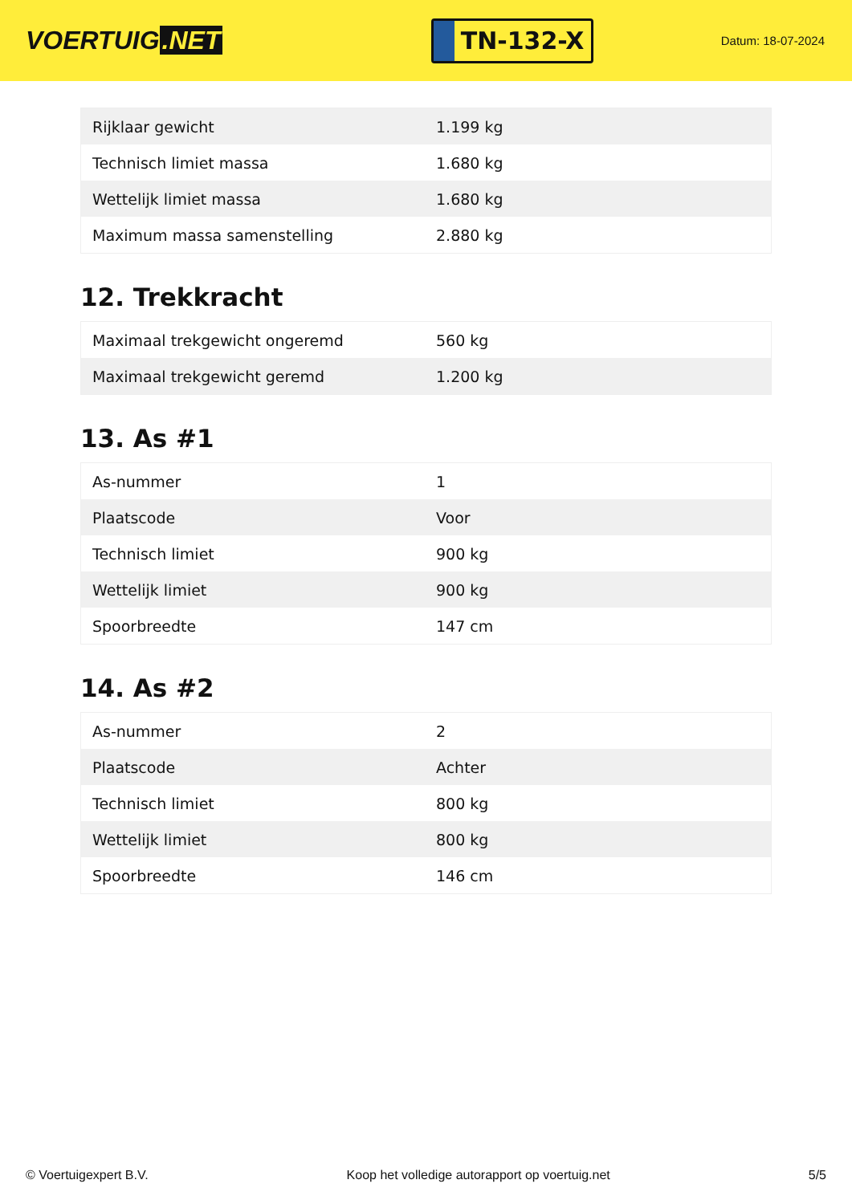VOERTUIG.NET
TN-132-X
Datum: 18-07-2024
| Rijklaar gewicht | 1.199 kg |
| Technisch limiet massa | 1.680 kg |
| Wettelijk limiet massa | 1.680 kg |
| Maximum massa samenstelling | 2.880 kg |
12. Trekkracht
| Maximaal trekgewicht ongeremd | 560 kg |
| Maximaal trekgewicht geremd | 1.200 kg |
13. As #1
| As-nummer | 1 |
| Plaatscode | Voor |
| Technisch limiet | 900 kg |
| Wettelijk limiet | 900 kg |
| Spoorbreedte | 147 cm |
14. As #2
| As-nummer | 2 |
| Plaatscode | Achter |
| Technisch limiet | 800 kg |
| Wettelijk limiet | 800 kg |
| Spoorbreedte | 146 cm |
© Voertuigexpert B.V. Koop het volledige autorapport op voertuig.net 5/5